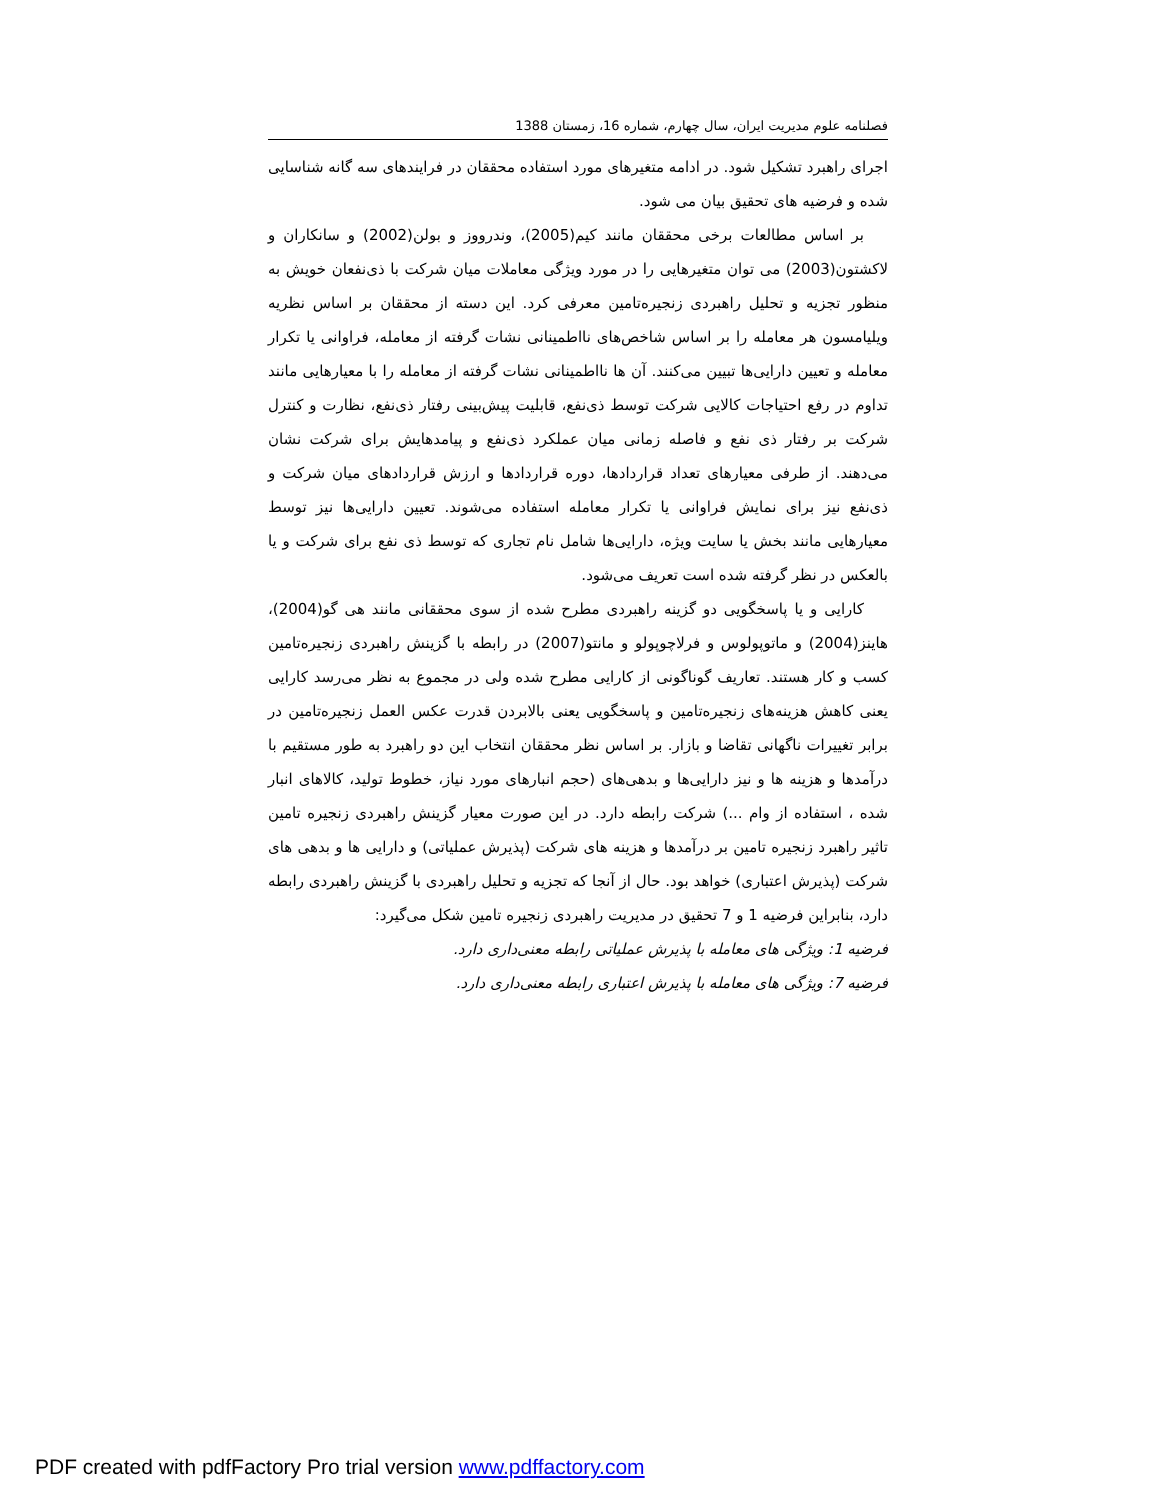فصلنامه علوم مدیریت ایران، سال چهارم، شماره 16، زمستان 1388
اجرای راهبرد تشکیل شود. در ادامه متغیرهای مورد استفاده محققان در فرایندهای سه گانه شناسایی شده و فرضیه های تحقیق بیان می شود.
بر اساس مطالعات برخی محققان مانند کیم(2005)، وندرووز و بولن(2002) و سانکاران و لاکشتون(2003) می توان متغیرهایی را در مورد ویژگی معاملات میان شرکت با ذی‌نفعان خویش به منظور تجزیه و تحلیل راهبردی زنجیره‌تامین معرفی کرد. این دسته از محققان بر اساس نظریه ویلیامسون هر معامله را بر اساس شاخص‌های نااطمینانی نشات گرفته از معامله، فراوانی یا تکرار معامله و تعیین دارایی‌ها تبیین می‌کنند. آن ها نااطمینانی نشات گرفته از معامله را با معیارهایی مانند تداوم در رفع احتیاجات کالایی شرکت توسط ذی‌نفع، قابلیت پیش‌بینی رفتار ذی‌نفع، نظارت و کنترل شرکت بر رفتار ذی نفع و فاصله زمانی میان عملکرد ذی‌نفع و پیامدهایش برای شرکت نشان می‌دهند. از طرفی معیارهای تعداد قراردادها، دوره قراردادها و ارزش قراردادهای میان شرکت و ذی‌نفع نیز برای نمایش فراوانی یا تکرار معامله استفاده می‌شوند. تعیین دارایی‌ها نیز توسط معیارهایی مانند بخش یا سایت ویژه، دارایی‌ها شامل نام تجاری که توسط ذی نفع برای شرکت و یا بالعکس در نظر گرفته شده است تعریف می‌شود.
کارایی و یا پاسخگویی دو گزینه راهبردی مطرح شده از سوی محققانی مانند هی گو(2004)، هاینز(2004) و ماتوپولوس و فرلاچوپولو و مانتو(2007) در رابطه با گزینش راهبردی زنجیره‌تامین کسب و کار هستند. تعاریف گوناگونی از کارایی مطرح شده ولی در مجموع به نظر می‌رسد کارایی یعنی کاهش هزینه‌های زنجیره‌تامین و پاسخگویی یعنی بالابردن قدرت عکس العمل زنجیره‌تامین در برابر تغییرات ناگهانی تقاضا و بازار. بر اساس نظر محققان انتخاب این دو راهبرد به طور مستقیم با درآمدها و هزینه ها و نیز دارایی‌ها و بدهی‌های (حجم انبارهای مورد نیاز، خطوط تولید، کالاهای انبار شده ، استفاده از وام ...) شرکت رابطه دارد. در این صورت معیار گزینش راهبردی زنجیره تامین تاثیر راهبرد زنجیره تامین بر درآمدها و هزینه های شرکت (پذیرش عملیاتی) و دارایی ها و بدهی های شرکت (پذیرش اعتباری) خواهد بود. حال از آنجا که تجزیه و تحلیل راهبردی با گزینش راهبردی رابطه دارد، بنابراین فرضیه 1 و 7 تحقیق در مدیریت راهبردی زنجیره تامین شکل می‌گیرد:
فرضیه 1: ویژگی های معامله با پذیرش عملیاتی رابطه معنی‌داری دارد.
فرضیه 7: ویژگی های معامله با پذیرش اعتباری رابطه معنی‌داری دارد.
PDF created with pdfFactory Pro trial version www.pdffactory.com